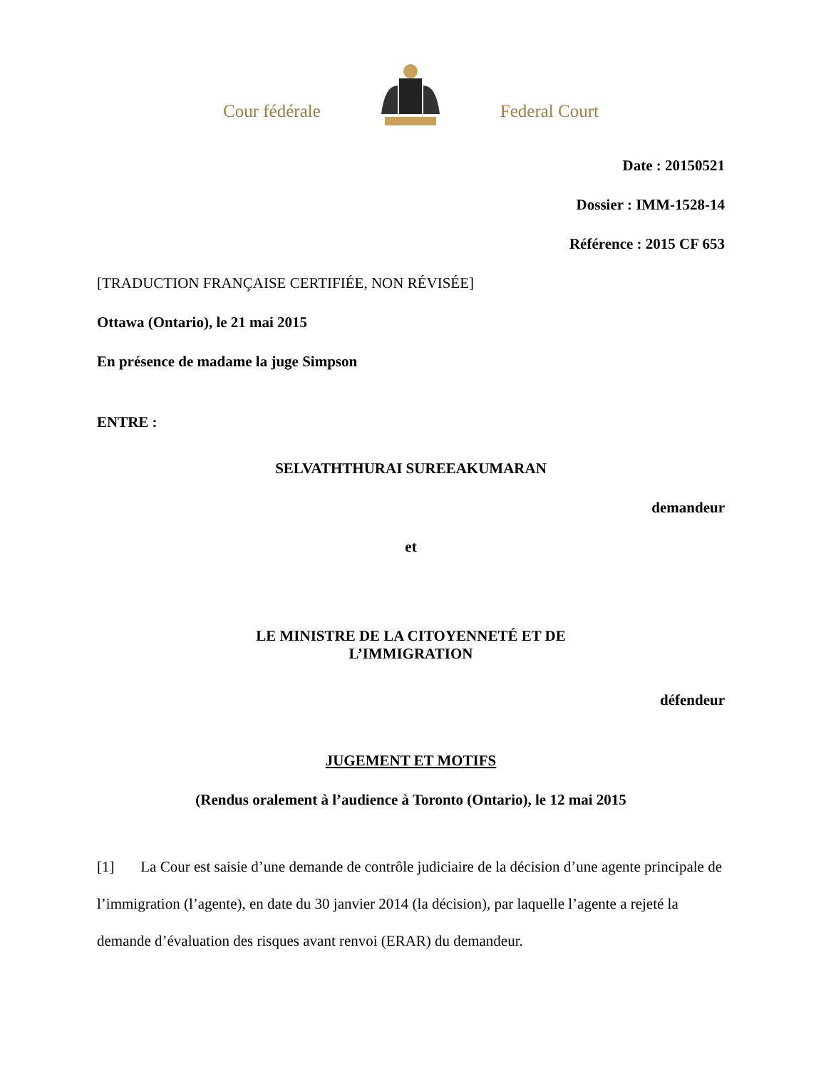Cour fédérale Federal Court
Date : 20150521
Dossier : IMM-1528-14
Référence : 2015 CF 653
[TRADUCTION FRANÇAISE CERTIFIÉE, NON RÉVISÉE]
Ottawa (Ontario), le 21 mai 2015
En présence de madame la juge Simpson
ENTRE :
SELVATHTHURAI SUREEAKUMARAN
demandeur
et
LE MINISTRE DE LA CITOYENNETÉ ET DE
L’IMMIGRATION
défendeur
JUGEMENT ET MOTIFS
(Rendus oralement à l’audience à Toronto (Ontario), le 12 mai 2015
[1] La Cour est saisie d’une demande de contrôle judiciaire de la décision d’une agente principale de l’immigration (l’agente), en date du 30 janvier 2014 (la décision), par laquelle l’agente a rejeté la demande d’évaluation des risques avant renvoi (ERAR) du demandeur.